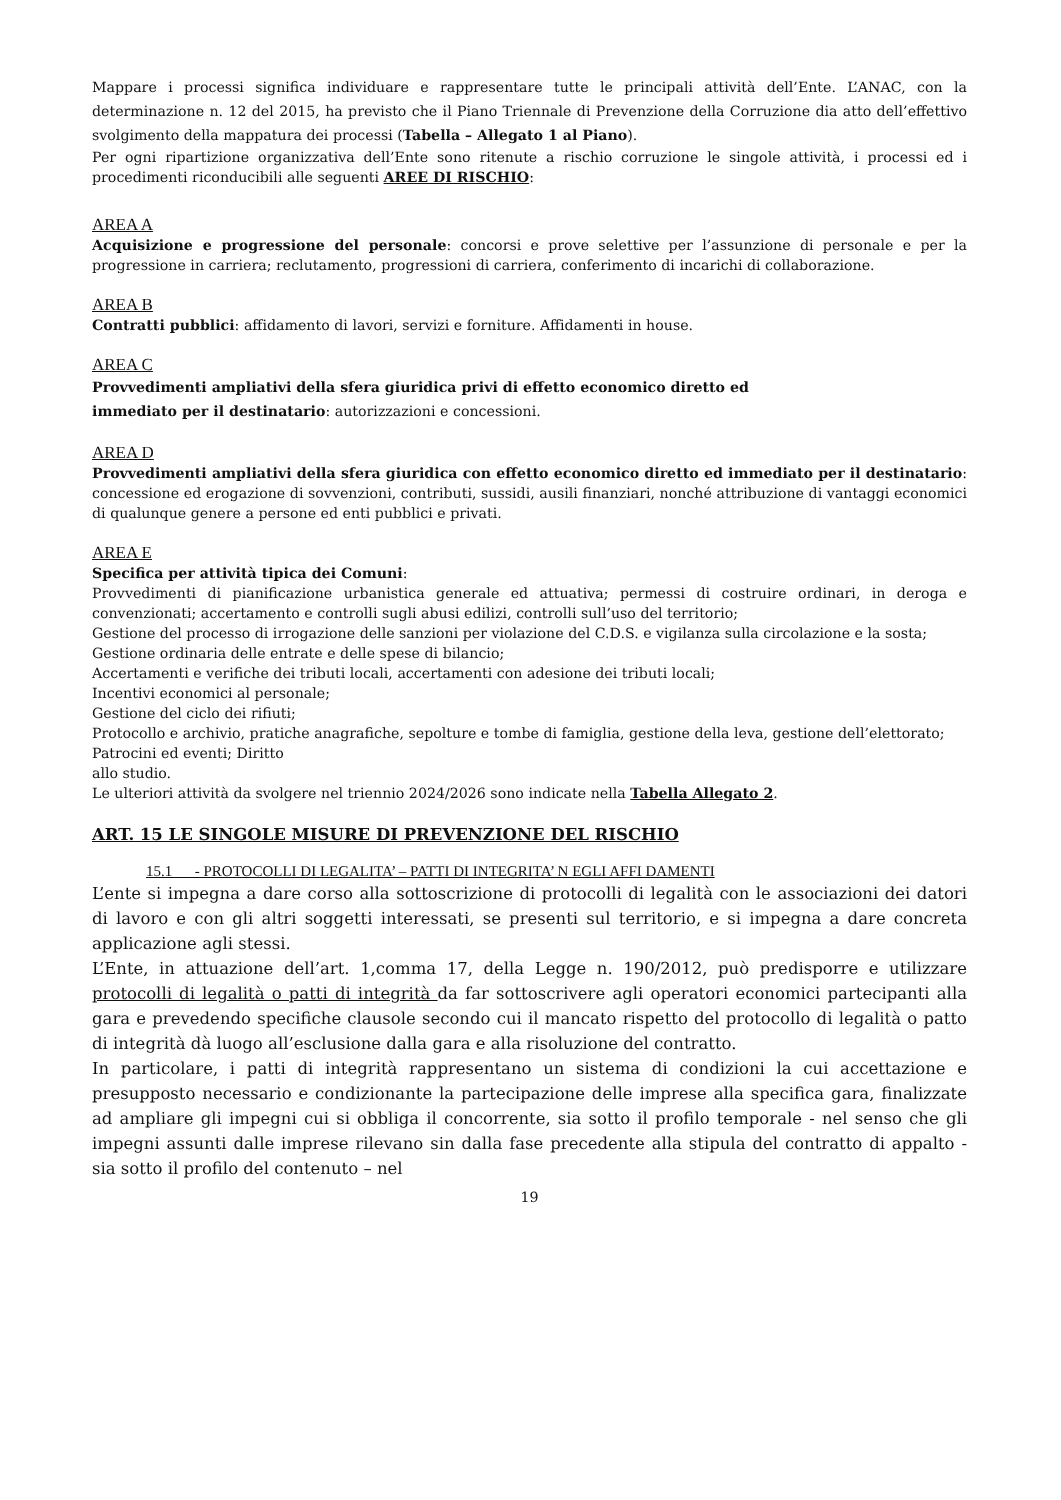Mappare i processi significa individuare e rappresentare tutte le principali attività dell’Ente. L’ANAC, con la determinazione n. 12 del 2015, ha previsto che il Piano Triennale di Prevenzione della Corruzione dia atto dell’effettivo svolgimento della mappatura dei processi (Tabella – Allegato 1 al Piano).
Per ogni ripartizione organizzativa dell’Ente sono ritenute a rischio corruzione le singole attività, i processi ed i procedimenti riconducibili alle seguenti AREE DI RISCHIO:
AREA A
Acquisizione e progressione del personale: concorsi e prove selettive per l’assunzione di personale e per la progressione in carriera; reclutamento, progressioni di carriera, conferimento di incarichi di collaborazione.
AREA B
Contratti pubblici: affidamento di lavori, servizi e forniture. Affidamenti in house.
AREA C
Provvedimenti ampliativi della sfera giuridica privi di effetto economico diretto ed
immediato per il destinatario: autorizzazioni e concessioni.
AREA D
Provvedimenti ampliativi della sfera giuridica con effetto economico diretto ed immediato per il destinatario: concessione ed erogazione di sovvenzioni, contributi, sussidi, ausili finanziari, nonché attribuzione di vantaggi economici di qualunque genere a persone ed enti pubblici e privati.
AREA E
Specifica per attività tipica dei Comuni:
Provvedimenti di pianificazione urbanistica generale ed attuativa; permessi di costruire ordinari, in deroga e convenzionati; accertamento e controlli sugli abusi edilizi, controlli sull’uso del territorio;
Gestione del processo di irrogazione delle sanzioni per violazione del C.D.S. e vigilanza sulla circolazione e la sosta;
Gestione ordinaria delle entrate e delle spese di bilancio;
Accertamenti e verifiche dei tributi locali, accertamenti con adesione dei tributi locali;
Incentivi economici al personale;
Gestione del ciclo dei rifiuti;
Protocollo e archivio, pratiche anagrafiche, sepolture e tombe di famiglia, gestione della leva, gestione dell’elettorato;
Patrocini ed eventi; Diritto
allo studio.
Le ulteriori attività da svolgere nel triennio 2024/2026 sono indicate nella Tabella Allegato 2.
ART. 15 LE SINGOLE MISURE DI PREVENZIONE DEL RISCHIO
15.1 - PROTOCOLLI DI LEGALITA’ – PATTI DI INTEGRITA’ N EGLI AFFI DAMENTI
L’ente si impegna a dare corso alla sottoscrizione di protocolli di legalità con le associazioni dei datori di lavoro e con gli altri soggetti interessati, se presenti sul territorio, e si impegna a dare concreta applicazione agli stessi.
L’Ente, in attuazione dell’art. 1,comma 17, della Legge n. 190/2012, può predisporre e utilizzare protocolli di legalità o patti di integrità da far sottoscrivere agli operatori economici partecipanti alla gara e prevedendo specifiche clausole secondo cui il mancato rispetto del protocollo di legalità o patto di integrità dà luogo all’esclusione dalla gara e alla risoluzione del contratto.
In particolare, i patti di integrità rappresentano un sistema di condizioni la cui accettazione e presupposto necessario e condizionante la partecipazione delle imprese alla specifica gara, finalizzate ad ampliare gli impegni cui si obbliga il concorrente, sia sotto il profilo temporale - nel senso che gli impegni assunti dalle imprese rilevano sin dalla fase precedente alla stipula del contratto di appalto - sia sotto il profilo del contenuto – nel
19